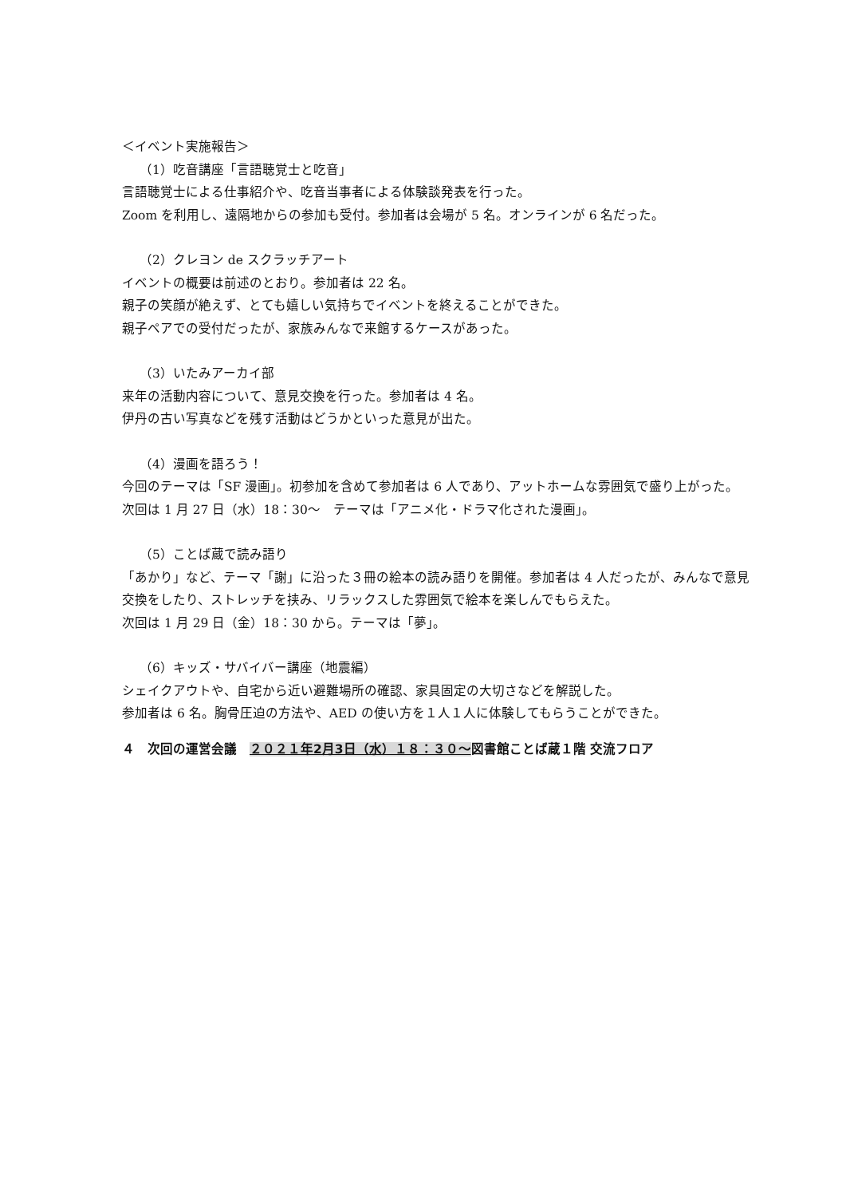＜イベント実施報告＞
（1）吃音講座「言語聴覚士と吃音」
言語聴覚士による仕事紹介や、吃音当事者による体験談発表を行った。
Zoom を利用し、遠隔地からの参加も受付。参加者は会場が 5 名。オンラインが 6 名だった。
（2）クレヨン de スクラッチアート
イベントの概要は前述のとおり。参加者は 22 名。
親子の笑顔が絶えず、とても嬉しい気持ちでイベントを終えることができた。
親子ペアでの受付だったが、家族みんなで来館するケースがあった。
（3）いたみアーカイ部
来年の活動内容について、意見交換を行った。参加者は 4 名。
伊丹の古い写真などを残す活動はどうかといった意見が出た。
（4）漫画を語ろう！
今回のテーマは「SF 漫画」。初参加を含めて参加者は 6 人であり、アットホームな雰囲気で盛り上がった。次回は 1 月 27 日（水）18：30～　テーマは「アニメ化・ドラマ化された漫画」。
（5）ことば蔵で読み語り
「あかり」など、テーマ「謝」に沿った３冊の絵本の読み語りを開催。参加者は 4 人だったが、みんなで意見交換をしたり、ストレッチを挟み、リラックスした雰囲気で絵本を楽しんでもらえた。
次回は 1 月 29 日（金）18：30 から。テーマは「夢」。
（6）キッズ・サバイバー講座（地震編）
シェイクアウトや、自宅から近い避難場所の確認、家具固定の大切さなどを解説した。
参加者は 6 名。胸骨圧迫の方法や、AED の使い方を１人１人に体験してもらうことができた。
４　次回の運営会議　２０２１年2月3日（水）１８：３０～図書館ことば蔵１階 交流フロア